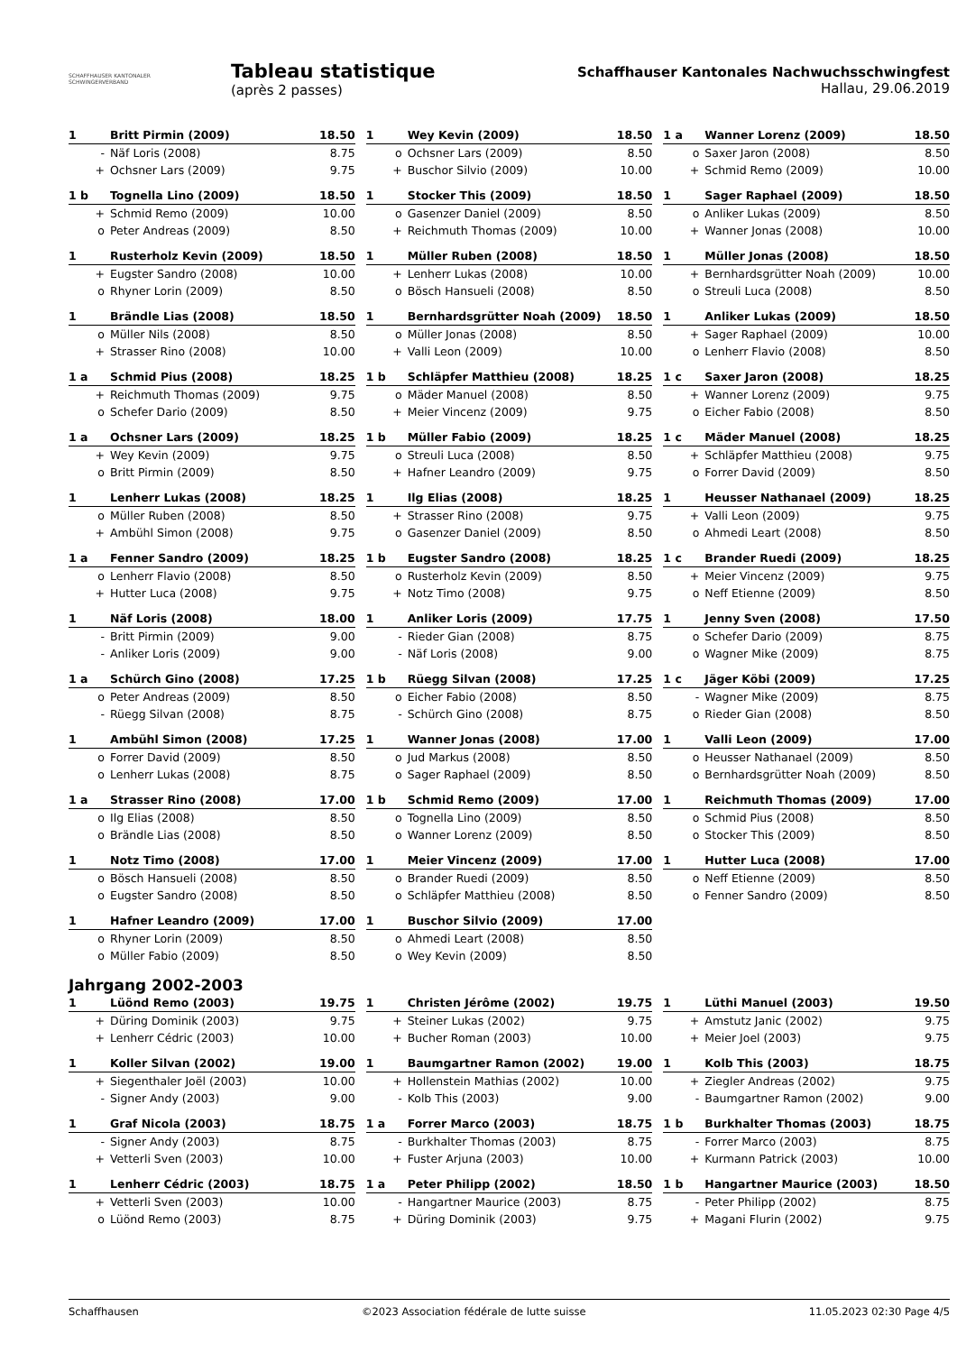SCHAFFHAUSER KANTONALER
SCHWINGERVERBAND
Tableau statistique
(après 2 passes)
Schaffhauser Kantonales Nachwuchsschwingfest
Hallau, 29.06.2019
| 1 | Britt Pirmin (2009) | 18.50 |
| - | Näf Loris (2008) | 8.75 |
| + | Ochsner Lars (2009) | 9.75 |
| 1 | Wey Kevin (2009) | 18.50 |
| o | Ochsner Lars (2009) | 8.50 |
| + | Buschor Silvio (2009) | 10.00 |
| 1 a | Wanner Lorenz (2009) | 18.50 |
| o | Saxer Jaron (2008) | 8.50 |
| + | Schmid Remo (2009) | 10.00 |
| 1 b | Tognella Lino (2009) | 18.50 |
| + | Schmid Remo (2009) | 10.00 |
| o | Peter Andreas (2009) | 8.50 |
| 1 | Stocker This (2009) | 18.50 |
| o | Gasenzer Daniel (2009) | 8.50 |
| + | Reichmuth Thomas (2009) | 10.00 |
| 1 | Sager Raphael (2009) | 18.50 |
| o | Anliker Lukas (2009) | 8.50 |
| + | Wanner Jonas (2008) | 10.00 |
| 1 | Rusterholz Kevin (2009) | 18.50 |
| + | Eugster Sandro (2008) | 10.00 |
| o | Rhyner Lorin (2009) | 8.50 |
| 1 | Müller Ruben (2008) | 18.50 |
| + | Lenherr Lukas (2008) | 10.00 |
| o | Bösch Hansueli (2008) | 8.50 |
| 1 | Müller Jonas (2008) | 18.50 |
| + | Bernhardsgrütter Noah (2009) | 10.00 |
| o | Streuli Luca (2008) | 8.50 |
| 1 | Brändle Lias (2008) | 18.50 |
| o | Müller Nils (2008) | 8.50 |
| + | Strasser Rino (2008) | 10.00 |
| 1 | Bernhardsgrütter Noah (2009) | 18.50 |
| o | Müller Jonas (2008) | 8.50 |
| + | Valli Leon (2009) | 10.00 |
| 1 | Anliker Lukas (2009) | 18.50 |
| + | Sager Raphael (2009) | 10.00 |
| o | Lenherr Flavio (2008) | 8.50 |
| 1 a | Schmid Pius (2008) | 18.25 |
| + | Reichmuth Thomas (2009) | 9.75 |
| o | Schefer Dario (2009) | 8.50 |
| 1 b | Schläpfer Matthieu (2008) | 18.25 |
| o | Mäder Manuel (2008) | 8.50 |
| + | Meier Vincenz (2009) | 9.75 |
| 1 c | Saxer Jaron (2008) | 18.25 |
| + | Wanner Lorenz (2009) | 9.75 |
| o | Eicher Fabio (2008) | 8.50 |
| 1 a | Ochsner Lars (2009) | 18.25 |
| + | Wey Kevin (2009) | 9.75 |
| o | Britt Pirmin (2009) | 8.50 |
| 1 b | Müller Fabio (2009) | 18.25 |
| o | Streuli Luca (2008) | 8.50 |
| + | Hafner Leandro (2009) | 9.75 |
| 1 c | Mäder Manuel (2008) | 18.25 |
| + | Schläpfer Matthieu (2008) | 9.75 |
| o | Forrer David (2009) | 8.50 |
| 1 | Lenherr Lukas (2008) | 18.25 |
| o | Müller Ruben (2008) | 8.50 |
| + | Ambühl Simon (2008) | 9.75 |
| 1 | Ilg Elias (2008) | 18.25 |
| + | Strasser Rino (2008) | 9.75 |
| o | Gasenzer Daniel (2009) | 8.50 |
| 1 | Heusser Nathanael (2009) | 18.25 |
| + | Valli Leon (2009) | 9.75 |
| o | Ahmedi Leart (2008) | 8.50 |
| 1 a | Fenner Sandro (2009) | 18.25 |
| o | Lenherr Flavio (2008) | 8.50 |
| + | Hutter Luca (2008) | 9.75 |
| 1 b | Eugster Sandro (2008) | 18.25 |
| o | Rusterholz Kevin (2009) | 8.50 |
| + | Notz Timo (2008) | 9.75 |
| 1 c | Brander Ruedi (2009) | 18.25 |
| + | Meier Vincenz (2009) | 9.75 |
| o | Neff Etienne (2009) | 8.50 |
| 1 | Näf Loris (2008) | 18.00 |
| - | Britt Pirmin (2009) | 9.00 |
| - | Anliker Loris (2009) | 9.00 |
| 1 | Anliker Loris (2009) | 17.75 |
| - | Rieder Gian (2008) | 8.75 |
| - | Näf Loris (2008) | 9.00 |
| 1 | Jenny Sven (2008) | 17.50 |
| o | Schefer Dario (2009) | 8.75 |
| o | Wagner Mike (2009) | 8.75 |
| 1 a | Schürch Gino (2008) | 17.25 |
| o | Peter Andreas (2009) | 8.50 |
| - | Rüegg Silvan (2008) | 8.75 |
| 1 b | Rüegg Silvan (2008) | 17.25 |
| o | Eicher Fabio (2008) | 8.50 |
| - | Schürch Gino (2008) | 8.75 |
| 1 c | Jäger Köbi (2009) | 17.25 |
| - | Wagner Mike (2009) | 8.75 |
| o | Rieder Gian (2008) | 8.50 |
| 1 | Ambühl Simon (2008) | 17.25 |
| o | Forrer David (2009) | 8.50 |
| o | Lenherr Lukas (2008) | 8.75 |
| 1 | Wanner Jonas (2008) | 17.00 |
| o | Jud Markus (2008) | 8.50 |
| o | Sager Raphael (2009) | 8.50 |
| 1 | Valli Leon (2009) | 17.00 |
| o | Heusser Nathanael (2009) | 8.50 |
| o | Bernhardsgrütter Noah (2009) | 8.50 |
| 1 a | Strasser Rino (2008) | 17.00 |
| o | Ilg Elias (2008) | 8.50 |
| o | Brändle Lias (2008) | 8.50 |
| 1 b | Schmid Remo (2009) | 17.00 |
| o | Tognella Lino (2009) | 8.50 |
| o | Wanner Lorenz (2009) | 8.50 |
| 1 | Reichmuth Thomas (2009) | 17.00 |
| o | Schmid Pius (2008) | 8.50 |
| o | Stocker This (2009) | 8.50 |
| 1 | Notz Timo (2008) | 17.00 |
| o | Bösch Hansueli (2008) | 8.50 |
| o | Eugster Sandro (2008) | 8.50 |
| 1 | Meier Vincenz (2009) | 17.00 |
| o | Brander Ruedi (2009) | 8.50 |
| o | Schläpfer Matthieu (2008) | 8.50 |
| 1 | Hutter Luca (2008) | 17.00 |
| o | Neff Etienne (2009) | 8.50 |
| o | Fenner Sandro (2009) | 8.50 |
| 1 | Hafner Leandro (2009) | 17.00 |
| o | Rhyner Lorin (2009) | 8.50 |
| o | Müller Fabio (2009) | 8.50 |
| 1 | Buschor Silvio (2009) | 17.00 |
| o | Ahmedi Leart (2008) | 8.50 |
| o | Wey Kevin (2009) | 8.50 |
Jahrgang 2002-2003
| 1 | Lüönd Remo (2003) | 19.75 |
| + | Düring Dominik (2003) | 9.75 |
| + | Lenherr Cédric (2003) | 10.00 |
| 1 | Christen Jérôme (2002) | 19.75 |
| + | Steiner Lukas (2002) | 9.75 |
| + | Bucher Roman (2003) | 10.00 |
| 1 | Lüthi Manuel (2003) | 19.50 |
| + | Amstutz Janic (2002) | 9.75 |
| + | Meier Joel (2003) | 9.75 |
| 1 | Koller Silvan (2002) | 19.00 |
| + | Siegenthaler Joël (2003) | 10.00 |
| - | Signer Andy (2003) | 9.00 |
| 1 | Baumgartner Ramon (2002) | 19.00 |
| + | Hollenstein Mathias (2002) | 10.00 |
| - | Kolb This (2003) | 9.00 |
| 1 | Kolb This (2003) | 18.75 |
| + | Ziegler Andreas (2002) | 9.75 |
| - | Baumgartner Ramon (2002) | 9.00 |
| 1 | Graf Nicola (2003) | 18.75 |
| - | Signer Andy (2003) | 8.75 |
| + | Vetterli Sven (2003) | 10.00 |
| 1 a | Forrer Marco (2003) | 18.75 |
| - | Burkhalter Thomas (2003) | 8.75 |
| + | Fuster Arjuna (2003) | 10.00 |
| 1 b | Burkhalter Thomas (2003) | 18.75 |
| - | Forrer Marco (2003) | 8.75 |
| + | Kurmann Patrick (2003) | 10.00 |
| 1 | Lenherr Cédric (2003) | 18.75 |
| + | Vetterli Sven (2003) | 10.00 |
| o | Lüönd Remo (2003) | 8.75 |
| 1 a | Peter Philipp (2002) | 18.50 |
| - | Hangartner Maurice (2003) | 8.75 |
| + | Düring Dominik (2003) | 9.75 |
| 1 b | Hangartner Maurice (2003) | 18.50 |
| - | Peter Philipp (2002) | 8.75 |
| + | Magani Flurin (2002) | 9.75 |
Schaffhausen ©2023 Association fédérale de lutte suisse 11.05.2023 02:30 Page 4/5